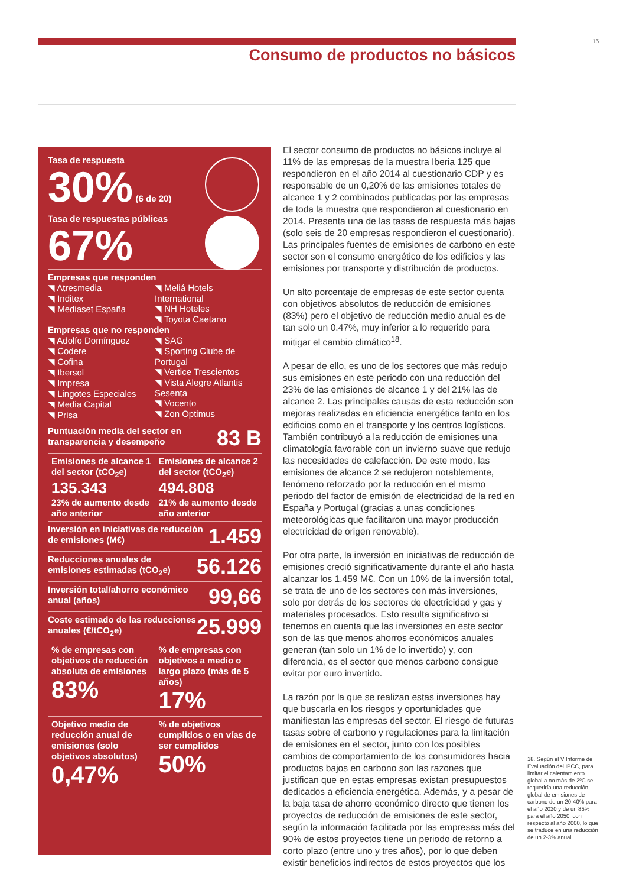15
Consumo de productos no básicos
Tasa de respuesta
30% (6 de 20)
Tasa de respuestas públicas
67%
Empresas que responden
◥ Atresmedia
◥ Inditex
◥ Mediaset España
◥ Meliá Hotels International
◥ NH Hoteles
◥ Toyota Caetano
Empresas que no responden
◥ Adolfo Domínguez
◥ Codere
◥ Cofina
◥ Ibersol
◥ Impresa
◥ Lingotes Especiales
◥ Media Capital
◥ Prisa
◥ SAG
◥ Sporting Clube de Portugal
◥ Vertice Trescientos
◥ Vista Alegre Atlantis Sesenta
◥ Vocento
◥ Zon Optimus
83 B Puntuación media del sector en transparencia y desempeño
Emisiones de alcance 1 del sector (tCO<sub>2</sub>e)
135.343
23% de aumento desde año anterior
Emisiones de alcance 2 del sector (tCO<sub>2</sub>e)
494.808
21% de aumento desde año anterior
1.459 Inversión en iniciativas de reducción de emisiones (M€)
56.126 Reducciones anuales de emisiones estimadas (tCO<sub>2</sub>e)
99,66 Inversión total/ahorro económico anual (años)
25.999 Coste estimado de las reducciones anuales (€/tCO<sub>2</sub>e)
% de empresas con objetivos de reducción absoluta de emisiones
83%
% de empresas con objetivos a medio o largo plazo (más de 5 años)
17%
Objetivo medio de reducción anual de emisiones (solo objetivos absolutos)
0,47%
% de objetivos cumplidos o en vías de ser cumplidos
50%
El sector consumo de productos no básicos incluye al 11% de las empresas de la muestra Iberia 125 que respondieron en el año 2014 al cuestionario CDP y es responsable de un 0,20% de las emisiones totales de alcance 1 y 2 combinados publicadas por las empresas de toda la muestra que respondieron al cuestionario en 2014. Presenta una de las tasas de respuesta más bajas (solo seis de 20 empresas respondieron el cuestionario). Las principales fuentes de emisiones de carbono en este sector son el consumo energético de los edificios y las emisiones por transporte y distribución de productos.
Un alto porcentaje de empresas de este sector cuenta con objetivos absolutos de reducción de emisiones (83%) pero el objetivo de reducción medio anual es de tan solo un 0.47%, muy inferior a lo requerido para mitigar el cambio climático<sup>18</sup>.
A pesar de ello, es uno de los sectores que más redujo sus emisiones en este periodo con una reducción del 23% de las emisiones de alcance 1 y del 21% las de alcance 2. Las principales causas de esta reducción son mejoras realizadas en eficiencia energética tanto en los edificios como en el transporte y los centros logísticos. También contribuyó a la reducción de emisiones una climatología favorable con un invierno suave que redujo las necesidades de calefacción. De este modo, las emisiones de alcance 2 se redujeron notablemente, fenómeno reforzado por la reducción en el mismo periodo del factor de emisión de electricidad de la red en España y Portugal (gracias a unas condiciones meteorológicas que facilitaron una mayor producción electricidad de origen renovable).
Por otra parte, la inversión en iniciativas de reducción de emisiones creció significativamente durante el año hasta alcanzar los 1.459 M€. Con un 10% de la inversión total, se trata de uno de los sectores con más inversiones, solo por detrás de los sectores de electricidad y gas y materiales procesados. Esto resulta significativo si tenemos en cuenta que las inversiones en este sector son de las que menos ahorros económicos anuales generan (tan solo un 1% de lo invertido) y, con diferencia, es el sector que menos carbono consigue evitar por euro invertido.
La razón por la que se realizan estas inversiones hay que buscarla en los riesgos y oportunidades que manifiestan las empresas del sector. El riesgo de futuras tasas sobre el carbono y regulaciones para la limitación de emisiones en el sector, junto con los posibles cambios de comportamiento de los consumidores hacia productos bajos en carbono son las razones que justifican que en estas empresas existan presupuestos dedicados a eficiencia energética. Además, y a pesar de la baja tasa de ahorro económico directo que tienen los proyectos de reducción de emisiones de este sector, según la información facilitada por las empresas más del 90% de estos proyectos tiene un periodo de retorno a corto plazo (entre uno y tres años), por lo que deben existir beneficios indirectos de estos proyectos que los
18. Según el V Informe de Evaluación del IPCC, para limitar el calentamiento global a no más de 2ºC se requeriría una reducción global de emisiones de carbono de un 20-40% para el año 2020 y de un 85% para el año 2050, con respecto al año 2000, lo que se traduce en una reducción de un 2-3% anual.